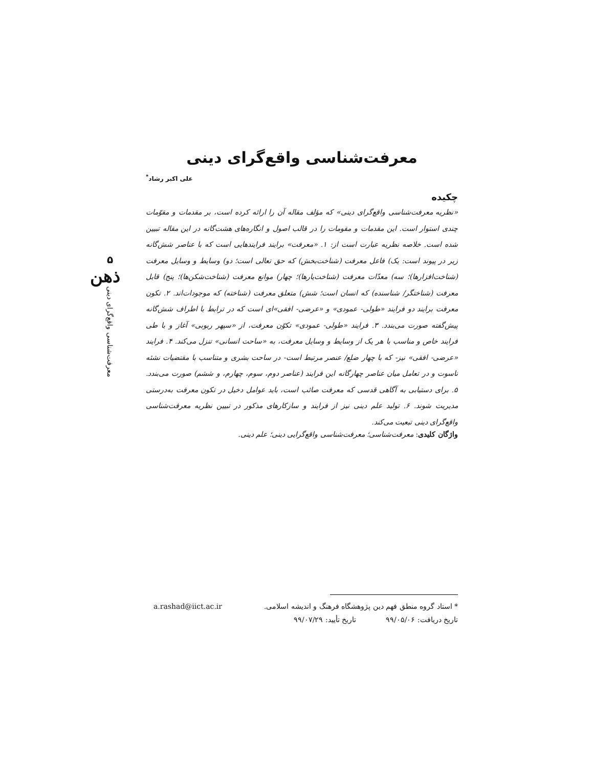۵
ذهن
معرفت‌شناسی واقع‌گرای دینی
معرفت‌شناسی واقع‌گرای دینی
علی اکبر رشاد<sup>*</sup>
چکیده
«نظریه معرفت‌شناسی واقع‌گرای دینی» که مؤلف مقاله آن را ارائه کرده است، بر مقدمات و مقوّمات چندی استوار است. این مقدمات و مقومات را در قالب اصول و انگاره‌های هشت‌گانه در این مقاله تبیین شده است. خلاصه نظریه عبارت است از: ۱. «معرفت» برایند فرایندهایی است که با عناصر شش‌گانه زیر در پیوند است: یک) فاعل معرفت (شناخت‌بخش) که حق تعالی است؛ دو) وسایط و وسایل معرفت (شناخت‌افزارها)؛ سه) معدّات معرفت (شناخت‌یارها)؛ چهار) موانع معرفت (شناخت‌شکن‌ها)؛ پنج) قابل معرفت (شناختگر/ شناسنده) که انسان است؛ شش) متعلق معرفت (شناخته) که موجودات‌اند. ۲. تکون معرفت برایند دو فرایند «طولی- عمودی» و «عرضی- افقی»ای است که در ترابط با اطراف شش‌گانه پیش‌گفته صورت می‌بندد. ۳. فرایند «طولی- عمودی» تکوّن معرفت، از «سپهر ربوبی» آغاز و با طی فرایند خاص و مناسب با هر یک از وسایط و وسایل معرفت، به «ساحت انسانی» تنزل می‌کند. ۴. فرایند «عرضی- افقی» نیز- که با چهار ضلع/ عنصر مرتبط است- در ساحت بشری و متناسب با مقتضیات نشئه ناسوت و در تعامل میان عناصر چهارگانه این فرایند (عناصر دوم، سوم، چهارم، و ششم) صورت می‌بندد. ۵. برای دستیابی به آگاهی قدسی که معرفت صائب است، باید عوامل دخیل در تکون معرفت به‌درستی مدیریت شوند. ۶. تولید علم دینی نیز از فرایند و سازکارهای مذکور در تبیین نظریه معرفت‌شناسی واقع‌گرای دینی تبعیت می‌کند.
واژگان کلیدی: معرفت‌شناسی؛ معرفت‌شناسی واقع‌گرایی دینی؛ علم دینی.
* استاد گروه منطق فهم دین پژوهشگاه فرهنگ و اندیشه اسلامی. a.rashad@iict.ac.ir
تاریخ دریافت: ۹۹/۰۵/۰۶ تاریخ تأیید: ۹۹/۰۷/۲۹